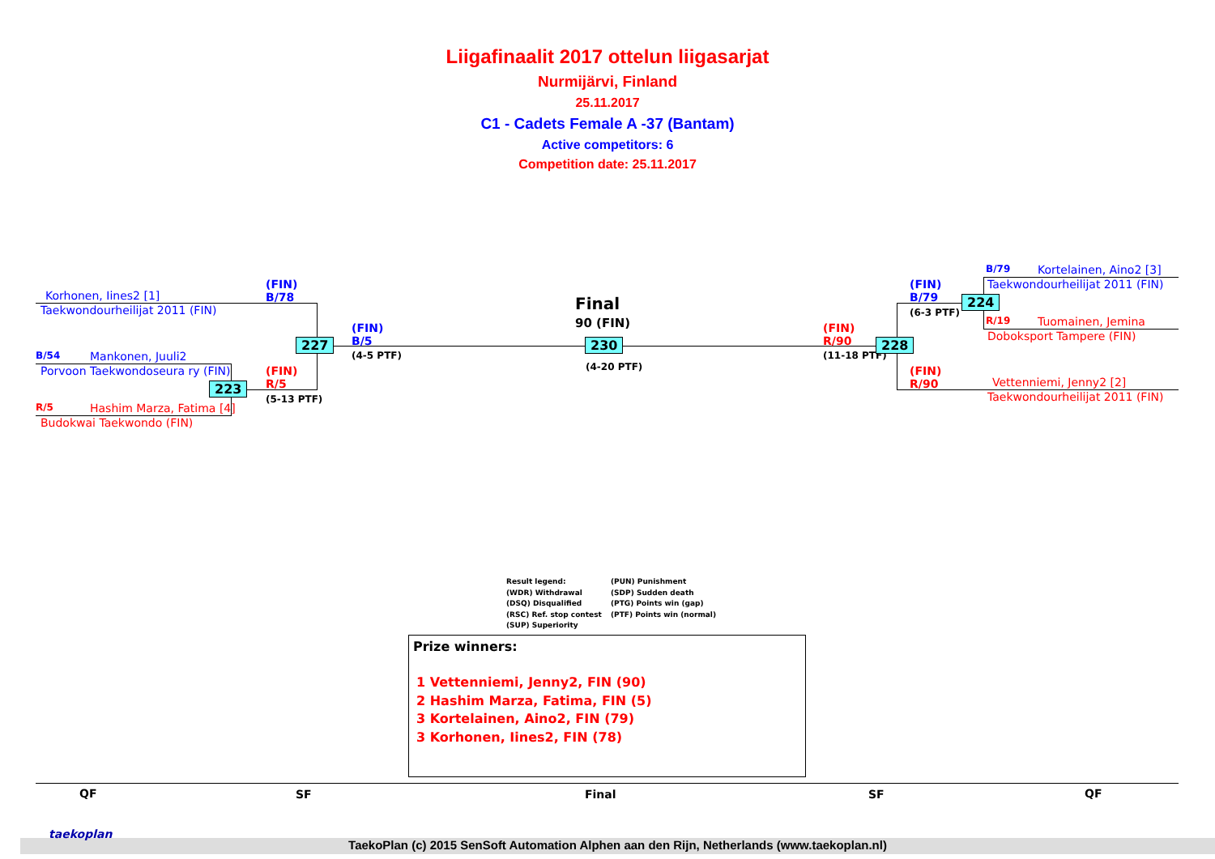Liigafinaalit 2017 ottelun liigasarjat
Nurmijärvi, Finland
25.11.2017
C1 - Cadets Female A -37 (Bantam)
Active competitors: 6
Competition date: 25.11.2017
Korhonen, Iines2 [1]
Taekwondourheilijat 2011 (FIN)
B/54 Mankonen, Juuli2
Porvoon Taekwondoseura ry (FIN)
R/5 Hashim Marza, Fatima [4]
Budokwai Taekwondo (FIN)
(FIN)
B/78
(FIN)
R/5
(5-13 PTF)
(FIN)
B/5
(4-5 PTF)
227
223
Final
90 (FIN)
230
(4-20 PTF)
(FIN)
R/90
(11-18 PTF)
228
(FIN)
B/79
(6-3 PTF)
(FIN)
R/90
224
B/79 Kortelainen, Aino2 [3]
Taekwondourheilijat 2011 (FIN)
R/19 Tuomainen, Jemina
Doboksport Tampere (FIN)
Vettenniemi, Jenny2 [2]
Taekwondourheilijat 2011 (FIN)
Result legend:
(WDR) Withdrawal
(DSQ) Disqualified
(RSC) Ref. stop contest
(SUP) Superiority
(PUN) Punishment
(SDP) Sudden death
(PTG) Points win (gap)
(PTF) Points win (normal)
Prize winners:
1 Vettenniemi, Jenny2, FIN (90)
2 Hashim Marza, Fatima, FIN (5)
3 Kortelainen, Aino2, FIN (79)
3 Korhonen, Iines2, FIN (78)
QF SF Final SF QF
TaekoPlan (c) 2015 SenSoft Automation Alphen aan den Rijn, Netherlands (www.taekoplan.nl)
taekoplan